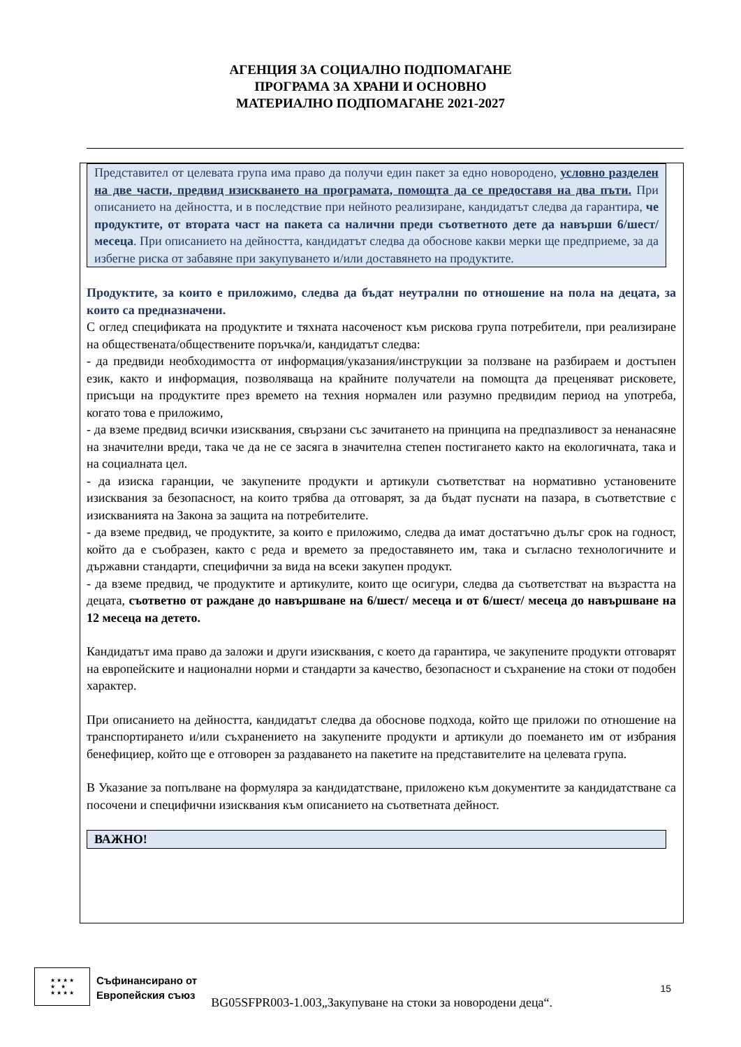АГЕНЦИЯ ЗА СОЦИАЛНО ПОДПОМАГАНЕ
ПРОГРАМА ЗА ХРАНИ И ОСНОВНО
МАТЕРИАЛНО ПОДПОМАГАНЕ 2021-2027
Представител от целевата група има право да получи един пакет за едно новородено, условно разделен на две части, предвид изискването на програмата, помощта да се предоставя на два пъти. При описанието на дейността, и в последствие при нейното реализиране, кандидатът следва да гарантира, че продуктите, от втората част на пакета са налични преди съответното дете да навърши 6/шест/ месеца. При описанието на дейността, кандидатът следва да обоснове какви мерки ще предприеме, за да избегне риска от забавяне при закупуването и/или доставянето на продуктите.
Продуктите, за които е приложимо, следва да бъдат неутрални по отношение на пола на децата, за които са предназначени.
С оглед спецификата на продуктите и тяхната насоченост към рискова група потребители, при реализиране на обществената/обществените поръчка/и, кандидатът следва:
- да предвиди необходимостта от информация/указания/инструкции за ползване на разбираем и достъпен език, както и информация, позволяваща на крайните получатели на помощта да преценяват рисковете, присъщи на продуктите през времето на техния нормален или разумно предвидим период на употреба, когато това е приложимо,
- да вземе предвид всички изисквания, свързани със зачитането на принципа на предпазливост за ненанасяне на значителни вреди, така че да не се засяга в значителна степен постигането както на екологичната, така и на социалната цел.
- да изиска гаранции, че закупените продукти и артикули съответстват на нормативно установените изисквания за безопасност, на които трябва да отговарят, за да бъдат пуснати на пазара, в съответствие с изискванията на Закона за защита на потребителите.
- да вземе предвид, че продуктите, за които е приложимо, следва да имат достатъчно дълъг срок на годност, който да е съобразен, както с реда и времето за предоставянето им, така и съгласно технологичните и държавни стандарти, специфични за вида на всеки закупен продукт.
- да вземе предвид, че продуктите и артикулите, които ще осигури, следва да съответстват на възрастта на децата, съответно от раждане до навършване на 6/шест/ месеца и от 6/шест/ месеца до навършване на 12 месеца на детето.
Кандидатът има право да заложи и други изисквания, с което да гарантира, че закупените продукти отговарят на европейските и национални норми и стандарти за качество, безопасност и съхранение на стоки от подобен характер.
При описанието на дейността, кандидатът следва да обоснове подхода, който ще приложи по отношение на транспортирането и/или съхранението на закупените продукти и артикули до поемането им от избрания бенефициер, който ще е отговорен за раздаването на пакетите на представителите на целевата група.
В Указание за попълване на формуляра за кандидатстване, приложено към документите за кандидатстване са посочени и специфични изисквания към описанието на съответната дейност.
ВАЖНО!
★ ★ ★ ★
★ ★
★ ★ ★ ★
Съфинансирано от
Европейския съюз
BG05SFPR003-1.003„Закупуване на стоки за новородени деца“.
15